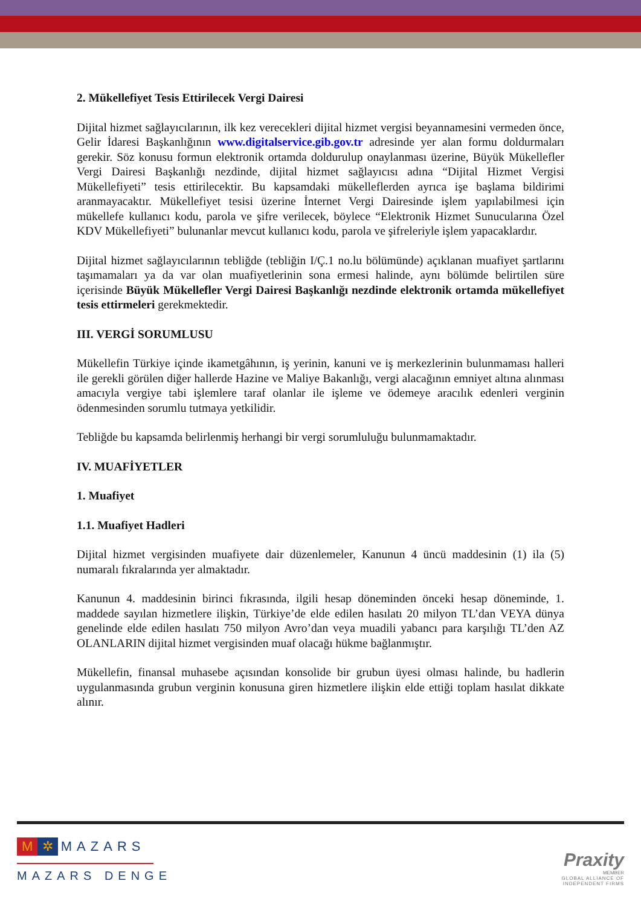2. Mükellefiyet Tesis Ettirilecek Vergi Dairesi
Dijital hizmet sağlayıcılarının, ilk kez verecekleri dijital hizmet vergisi beyannamesini vermeden önce, Gelir İdaresi Başkanlığının www.digitalservice.gib.gov.tr adresinde yer alan formu doldurmaları gerekir. Söz konusu formun elektronik ortamda doldurulup onaylanması üzerine, Büyük Mükellefler Vergi Dairesi Başkanlığı nezdinde, dijital hizmet sağlayıcısı adına “Dijital Hizmet Vergisi Mükellefiyeti” tesis ettirilecektir. Bu kapsamdaki mükelleflerden ayrıca işe başlama bildirimi aranmayacaktır. Mükellefiyet tesisi üzerine İnternet Vergi Dairesinde işlem yapılabilmesi için mükellefe kullanıcı kodu, parola ve şifre verilecek, böylece “Elektronik Hizmet Sunucularına Özel KDV Mükellefiyeti” bulunanlar mevcut kullanıcı kodu, parola ve şifreleriyle işlem yapacaklardır.
Dijital hizmet sağlayıcılarının tebliğde (tebliğin I/Ç.1 no.lu bölümünde) açıklanan muafiyet şartlarını taşımamaları ya da var olan muafiyetlerinin sona ermesi halinde, aynı bölümde belirtilen süre içerisinde Büyük Mükellefler Vergi Dairesi Başkanlığı nezdinde elektronik ortamda mükellefiyet tesis ettirmeleri gerekmektedir.
III. VERGİ SORUMLUSU
Mükellefin Türkiye içinde ikametgâhının, iş yerinin, kanuni ve iş merkezlerinin bulunmaması halleri ile gerekli görülen diğer hallerde Hazine ve Maliye Bakanlığı, vergi alacağının emniyet altına alınması amacıyla vergiye tabi işlemlere taraf olanlar ile işleme ve ödemeye aracılık edenleri verginin ödenmesinden sorumlu tutmaya yetkilidir.
Tebliğde bu kapsamda belirlenmiş herhangi bir vergi sorumluluğu bulunmamaktadır.
IV. MUAFİYETLER
1. Muafiyet
1.1. Muafiyet Hadleri
Dijital hizmet vergisinden muafiyete dair düzenlemeler, Kanunun 4 üncü maddesinin (1) ila (5) numaralı fıkralarında yer almaktadır.
Kanunun 4. maddesinin birinci fıkrasında, ilgili hesap döneminden önceki hesap döneminde, 1. maddede sayılan hizmetlere ilişkin, Türkiye’de elde edilen hasılatı 20 milyon TL’dan VEYA dünya genelinde elde edilen hasılatı 750 milyon Avro’dan veya muadili yabancı para karşılığı TL’den AZ OLANLARIN dijital hizmet vergisinden muaf olacağı hükme bağlanmıştır.
Mükellefin, finansal muhasebe açısından konsolide bir grubun üyesi olması halinde, bu hadlerin uygulanmasında grubun verginin konusuna giren hizmetlere ilişkin elde ettiği toplam hasılat dikkate alınır.
M ✲ MAZARS
MAZARS DENGE
Praxity
MEMBER
GLOBAL ALLIANCE OF
INDEPENDENT FIRMS